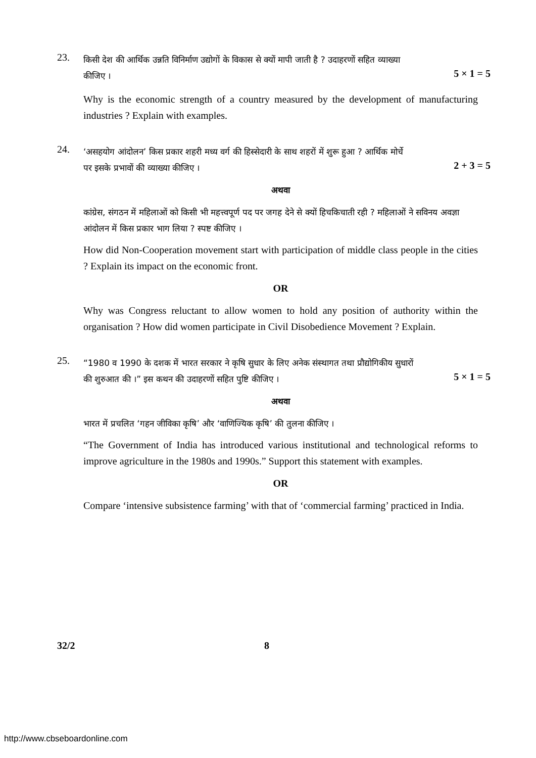23.
किसी देश की आर्थिक उन्नति विनिर्माण उद्योगों के विकास से क्यों मापी जाती है ? उदाहरणों सहित व्याख्या
कीजिए ।
5 × 1 = 5
Why is the economic strength of a country measured by the development of manufacturing industries ? Explain with examples.
24.
‘असहयोग आंदोलन’ किस प्रकार शहरी मध्य वर्ग की हिस्सेदारी के साथ शहरों में शुरू हुआ ? आर्थिक मोर्चे
पर इसके प्रभावों की व्याख्या कीजिए ।
2 + 3 = 5
अथवा
कांग्रेस, संगठन में महिलाओं को किसी भी महत्त्वपूर्ण पद पर जगह देने से क्यों हिचकिचाती रही ? महिलाओं ने सविनय अवज्ञा आंदोलन में किस प्रकार भाग लिया ? स्पष्ट कीजिए ।
How did Non-Cooperation movement start with participation of middle class people in the cities ? Explain its impact on the economic front.
OR
Why was Congress reluctant to allow women to hold any position of authority within the organisation ? How did women participate in Civil Disobedience Movement ? Explain.
25.
“1980 व 1990 के दशक में भारत सरकार ने कृषि सुधार के लिए अनेक संस्थागत तथा प्रौद्योगिकीय सुधारों
की शुरुआत की ।” इस कथन की उदाहरणों सहित पुष्टि कीजिए ।
5 × 1 = 5
अथवा
भारत में प्रचलित ‘गहन जीविका कृषि’ और ‘वाणिज्यिक कृषि’ की तुलना कीजिए ।
“The Government of India has introduced various institutional and technological reforms to improve agriculture in the 1980s and 1990s.” Support this statement with examples.
OR
Compare ‘intensive subsistence farming’ with that of ‘commercial farming’ practiced in India.
32/2 8
http://www.cbseboardonline.com